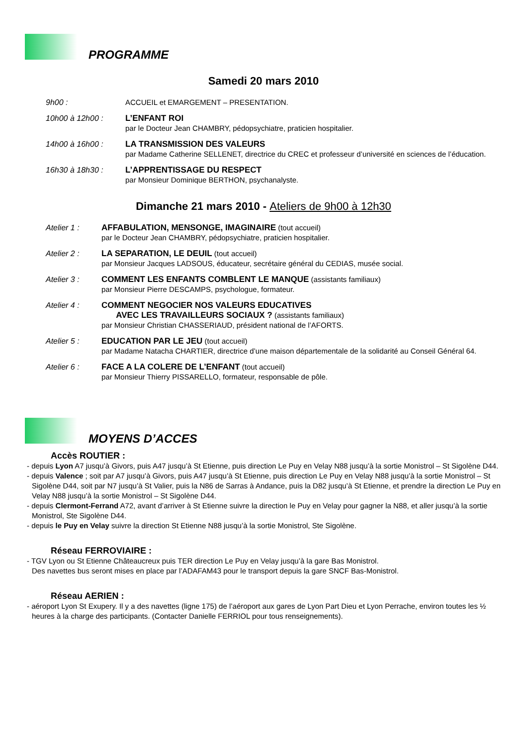PROGRAMME
Samedi 20 mars 2010
9h00 : ACCUEIL et EMARGEMENT – PRESENTATION.
10h00 à 12h00 : L’ENFANT ROI
par le Docteur Jean CHAMBRY, pédopsychiatre, praticien hospitalier.
14h00 à 16h00 : LA TRANSMISSION DES VALEURS
par Madame Catherine SELLENET, directrice du CREC et professeur d’université en sciences de l’éducation.
16h30 à 18h30 : L’APPRENTISSAGE DU RESPECT
par Monsieur Dominique BERTHON, psychanalyste.
Dimanche 21 mars 2010 - Ateliers de 9h00 à 12h30
Atelier 1 : AFFABULATION, MENSONGE, IMAGINAIRE (tout accueil)
par le Docteur Jean CHAMBRY, pédopsychiatre, praticien hospitalier.
Atelier 2 : LA SEPARATION, LE DEUIL (tout accueil)
par Monsieur Jacques LADSOUS, éducateur, secrétaire général du CEDIAS, musée social.
Atelier 3 : COMMENT LES ENFANTS COMBLENT LE MANQUE (assistants familiaux)
par Monsieur Pierre DESCAMPS, psychologue, formateur.
Atelier 4 : COMMENT NEGOCIER NOS VALEURS EDUCATIVES
AVEC LES TRAVAILLEURS SOCIAUX ? (assistants familiaux)
par Monsieur Christian CHASSERIAUD, président national de l’AFORTS.
Atelier 5 : EDUCATION PAR LE JEU (tout accueil)
par Madame Natacha CHARTIER, directrice d’une maison départementale de la solidarité au Conseil Général 64.
Atelier 6 : FACE A LA COLERE DE L’ENFANT (tout accueil)
par Monsieur Thierry PISSARELLO, formateur, responsable de pôle.
MOYENS D’ACCES
Accès ROUTIER :
- depuis Lyon A7 jusqu’à Givors, puis A47 jusqu’à St Etienne, puis direction Le Puy en Velay N88 jusqu’à la sortie Monistrol – St Sigolène D44.
- depuis Valence ; soit par A7 jusqu’à Givors, puis A47 jusqu’à St Etienne, puis direction Le Puy en Velay N88 jusqu’à la sortie Monistrol – St Sigolène D44, soit par N7 jusqu’à St Valier, puis la N86 de Sarras à Andance, puis la D82 jusqu’à St Etienne, et prendre la direction Le Puy en Velay N88 jusqu’à la sortie Monistrol – St Sigolène D44.
- depuis Clermont-Ferrand A72, avant d’arriver à St Etienne suivre la direction le Puy en Velay pour gagner la N88, et aller jusqu’à la sortie Monistrol, Ste Sigolène D44.
- depuis le Puy en Velay suivre la direction St Etienne N88 jusqu’à la sortie Monistrol, Ste Sigolène.
Réseau FERROVIAIRE :
- TGV Lyon ou St Etienne Châteaucreux puis TER direction Le Puy en Velay jusqu’à la gare Bas Monistrol.
Des navettes bus seront mises en place par l’ADAFAM43 pour le transport depuis la gare SNCF Bas-Monistrol.
Réseau AERIEN :
- aéroport Lyon St Exupery. Il y a des navettes (ligne 175) de l’aéroport aux gares de Lyon Part Dieu et Lyon Perrache, environ toutes les ½ heures à la charge des participants. (Contacter Danielle FERRIOL pour tous renseignements).